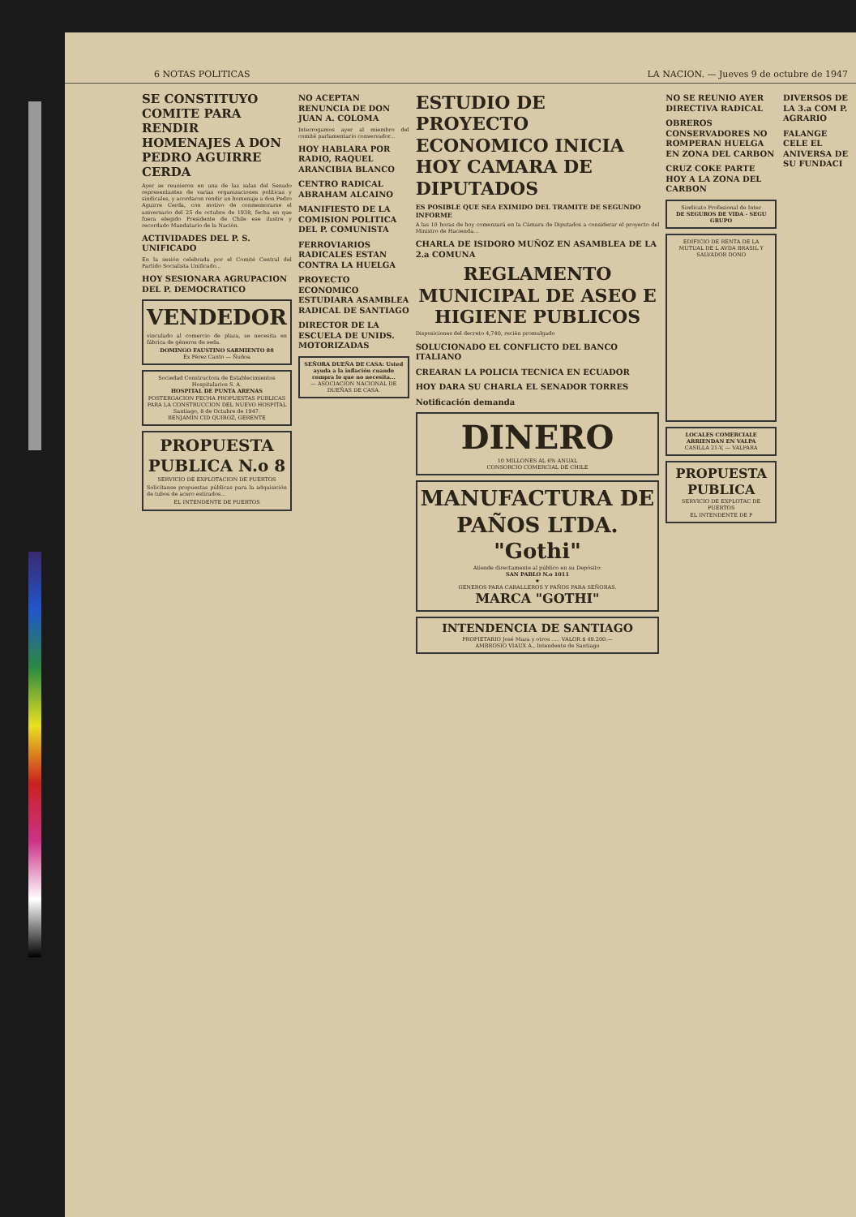6 NOTAS POLITICAS LA NACION. — Jueves 9 de octubre de 1947
SE CONSTITUYO COMITE PARA RENDIR HOMENAJES A DON PEDRO AGUIRRE CERDA
Ayer se reunieron en una de las salas del Senado representantes de varias organizaciones políticas y sindicales, y acordaron rendir un homenaje a don Pedro Aguirre Cerda, con motivo de conmemorarse el aniversario del 25 de octubre de 1938, fecha en que fuera elegido Presidente de Chile ese ilustre y recordado Mandatario de la Nación.
ACTIVIDADES DEL P. S. UNIFICADO
En la sesión celebrada por el Comité Central del Partido Socialista Unificado...
HOY SESIONARA AGRUPACION DEL P. DEMOCRATICO
VENDEDOR
vinculado al comercio de plaza, se necesita en fábrica de géneros de seda.
DOMINGO FAUSTINO SARMIENTO 88
Ex Pérez Canto — Ñuñoa
Sociedad Constructora de Establecimientos Hospitalarios S. A.
HOSPITAL DE PUNTA ARENAS
POSTERGACION FECHA PROPUESTAS PUBLICAS PARA LA CONSTRUCCION DEL NUEVO HOSPITAL
Santiago, 8 de Octubre de 1947.
BENJAMIN CID QUIROZ, GERENTE
PROPUESTA PUBLICA N.o 8
SERVICIO DE EXPLOTACION DE PUERTOS
Solicítanse propuestas públicas para la adquisición de tubos de acero estirados...
EL INTENDENTE DE PUERTOS
NO ACEPTAN RENUNCIA DE DON JUAN A. COLOMA
Interrogamos ayer al miembro del comité parlamentario conservador...
HOY HABLARA POR RADIO, RAQUEL ARANCIBIA BLANCO
CENTRO RADICAL ABRAHAM ALCAINO
MANIFIESTO DE LA COMISION POLITICA DEL P. COMUNISTA
FERROVIARIOS RADICALES ESTAN CONTRA LA HUELGA
PROYECTO ECONOMICO ESTUDIARA ASAMBLEA RADICAL DE SANTIAGO
DIRECTOR DE LA ESCUELA DE UNIDS. MOTORIZADAS
SEÑORA DUEÑA DE CASA: Usted ayuda a la inflación cuando compra lo que no necesita...
— ASOCIACION NACIONAL DE DUEÑAS DE CASA.
ESTUDIO DE PROYECTO ECONOMICO INICIA HOY CAMARA DE DIPUTADOS
ES POSIBLE QUE SEA EXIMIDO DEL TRAMITE DE SEGUNDO INFORME
A las 10 horas de hoy comenzará en la Cámara de Diputados a considerar el proyecto del Ministro de Hacienda...
CHARLA DE ISIDORO MUÑOZ EN ASAMBLEA DE LA 2.a COMUNA
REGLAMENTO MUNICIPAL DE ASEO E HIGIENE PUBLICOS
Disposiciones del decreto 4,740, recién promulgado
SOLUCIONADO EL CONFLICTO DEL BANCO ITALIANO
CREARAN LA POLICIA TECNICA EN ECUADOR
HOY DARA SU CHARLA EL SENADOR TORRES
Notificación demanda
DINERO
10 MILLONES AL 6% ANUAL
CONSORCIO COMERCIAL DE CHILE
MANUFACTURA DE PAÑOS LTDA. "Gothi"
Atiende directamente al público en su Depósito:
SAN PABLO N.o 1011
★
GENEROS PARA CABALLEROS Y PAÑOS PARA SEÑORAS.
MARCA "GOTHI"
INTENDENCIA DE SANTIAGO
PROPIETARIO José Maza y otros ..... VALOR $ 49.200.—
AMBROSIO VIAUX A., Intendente de Santiago
NO SE REUNIO AYER DIRECTIVA RADICAL
OBREROS CONSERVADORES NO ROMPERAN HUELGA EN ZONA DEL CARBON
CRUZ COKE PARTE HOY A LA ZONA DEL CARBON
Sindicato Profesional de Inter
DE SEGUROS DE VIDA - SEGU GRUPO
EDIFICIO DE RENTA DE LA MUTUAL DE L AVDA BRASIL Y SALVADOR DONO
LOCALES COMERCIALE ARRIENDAN EN VALPA
CASILLA 21-V, — VALPARA
PROPUESTA PUBLICA
SERVICIO DE EXPLOTAC DE PUERTOS
EL INTENDENTE DE P
DIVERSOS DE LA 3.a COM P. AGRARIO
FALANGE CELE EL ANIVERSA DE SU FUNDACI